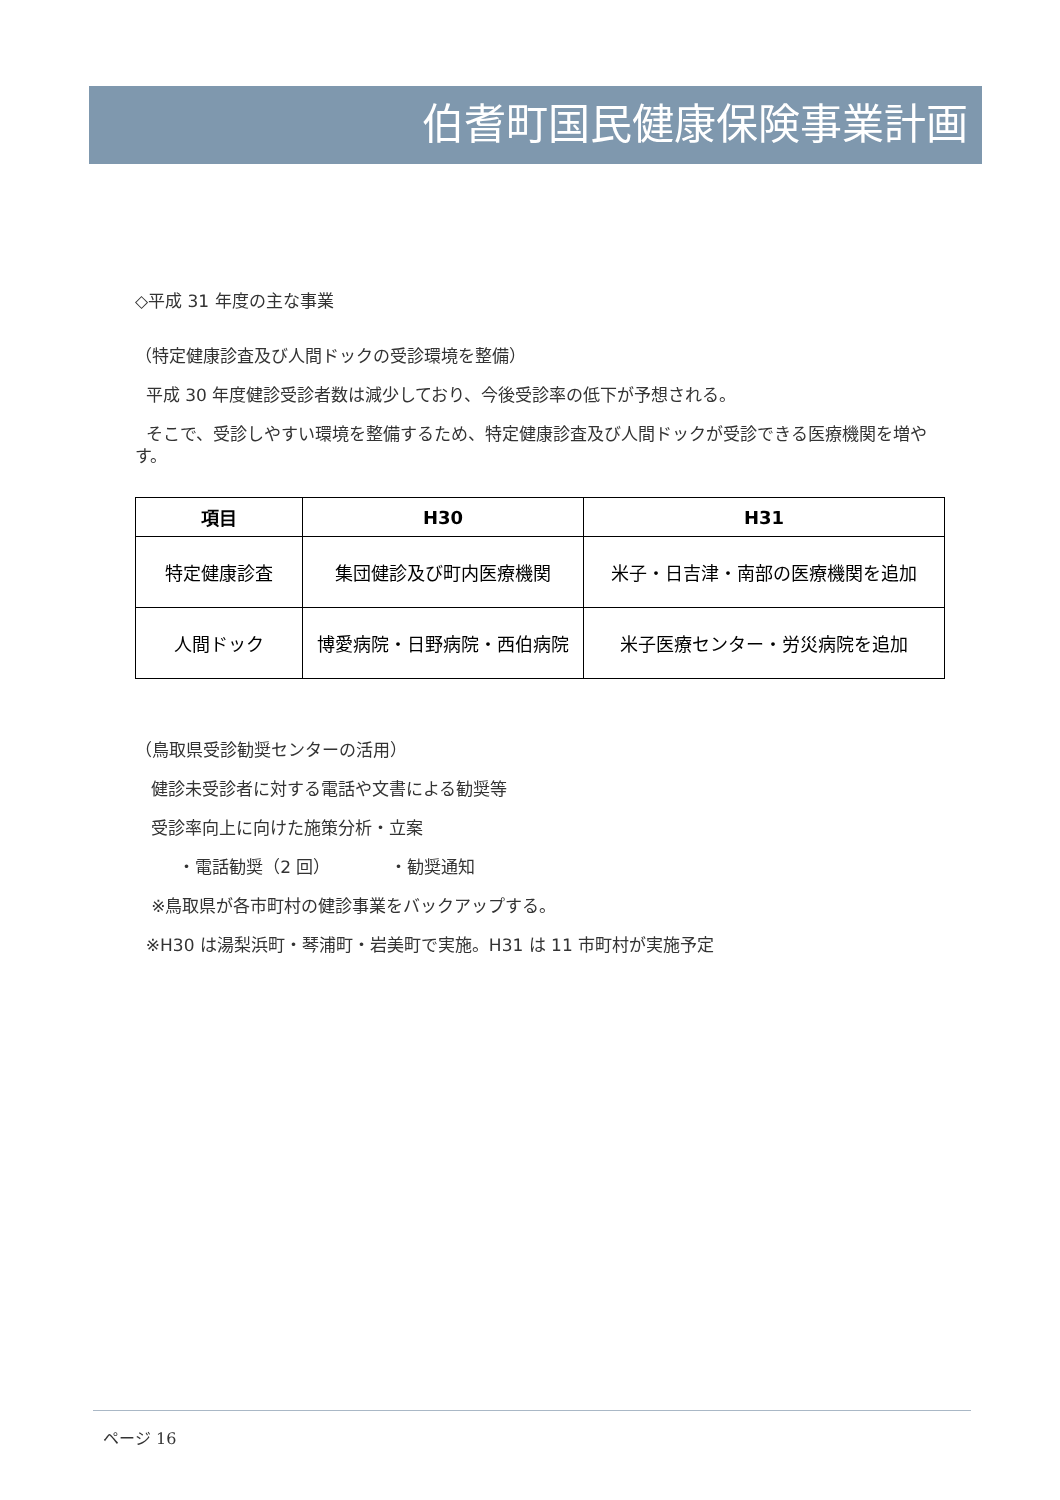伯耆町国民健康保険事業計画
◇平成 31 年度の主な事業
（特定健康診査及び人間ドックの受診環境を整備）
平成 30 年度健診受診者数は減少しており、今後受診率の低下が予想される。
そこで、受診しやすい環境を整備するため、特定健康診査及び人間ドックが受診できる医療機関を増やす。
| 項目 | H30 | H31 |
| --- | --- | --- |
| 特定健康診査 | 集団健診及び町内医療機関 | 米子・日吉津・南部の医療機関を追加 |
| 人間ドック | 博愛病院・日野病院・西伯病院 | 米子医療センター・労災病院を追加 |
（鳥取県受診勧奨センターの活用）
健診未受診者に対する電話や文書による勧奨等
受診率向上に向けた施策分析・立案
・電話勧奨（2 回） ・勧奨通知
※鳥取県が各市町村の健診事業をバックアップする。
※H30 は湯梨浜町・琴浦町・岩美町で実施。H31 は 11 市町村が実施予定
ページ 16